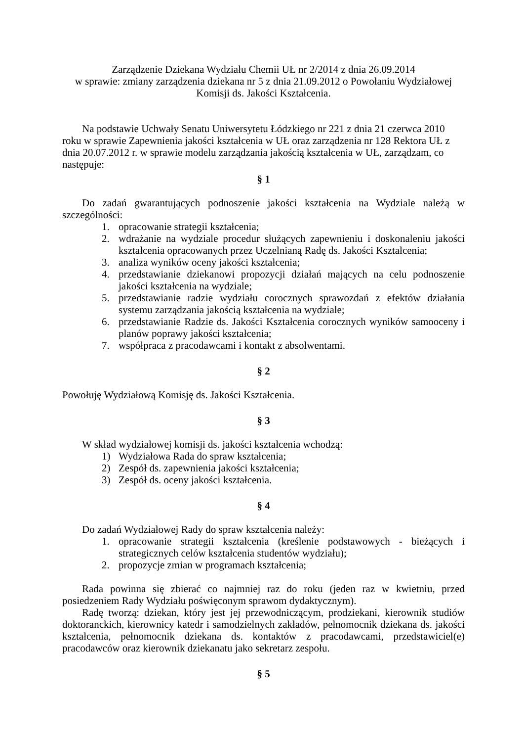Zarządzenie Dziekana Wydziału Chemii UŁ nr 2/2014 z dnia 26.09.2014
w sprawie: zmiany zarządzenia dziekana nr 5 z dnia 21.09.2012 o Powołaniu Wydziałowej
Komisji ds. Jakości Kształcenia.
Na podstawie Uchwały Senatu Uniwersytetu Łódzkiego nr 221 z dnia 21 czerwca 2010 roku w sprawie Zapewnienia jakości kształcenia w UŁ oraz zarządzenia nr 128 Rektora UŁ z dnia 20.07.2012 r. w sprawie modelu zarządzania jakością kształcenia w UŁ, zarządzam, co następuje:
§ 1
Do zadań gwarantujących podnoszenie jakości kształcenia na Wydziale należą w szczególności:
1. opracowanie strategii kształcenia;
2. wdrażanie na wydziale procedur służących zapewnieniu i doskonaleniu jakości kształcenia opracowanych przez Uczelnianą Radę ds. Jakości Kształcenia;
3. analiza wyników oceny jakości kształcenia;
4. przedstawianie dziekanowi propozycji działań mających na celu podnoszenie jakości kształcenia na wydziale;
5. przedstawianie radzie wydziału corocznych sprawozdań z efektów działania systemu zarządzania jakością kształcenia na wydziale;
6. przedstawianie Radzie ds. Jakości Kształcenia corocznych wyników samooceny i planów poprawy jakości kształcenia;
7. współpraca z pracodawcami i kontakt z absolwentami.
§ 2
Powołuję Wydziałową Komisję ds. Jakości Kształcenia.
§ 3
W skład wydziałowej komisji ds. jakości kształcenia wchodzą:
1) Wydziałowa Rada do spraw kształcenia;
2) Zespół ds. zapewnienia jakości kształcenia;
3) Zespół ds. oceny jakości kształcenia.
§ 4
Do zadań Wydziałowej Rady do spraw kształcenia należy:
1. opracowanie strategii kształcenia (kreślenie podstawowych - bieżących i strategicznych celów kształcenia studentów wydziału);
2. propozycje zmian w programach kształcenia;
Rada powinna się zbierać co najmniej raz do roku (jeden raz w kwietniu, przed posiedzeniem Rady Wydziału poświęconym sprawom dydaktycznym).
Radę tworzą: dziekan, który jest jej przewodniczącym, prodziekani, kierownik studiów doktoranckich, kierownicy katedr i samodzielnych zakładów, pełnomocnik dziekana ds. jakości kształcenia, pełnomocnik dziekana ds. kontaktów z pracodawcami, przedstawiciel(e) pracodawców oraz kierownik dziekanatu jako sekretarz zespołu.
§ 5